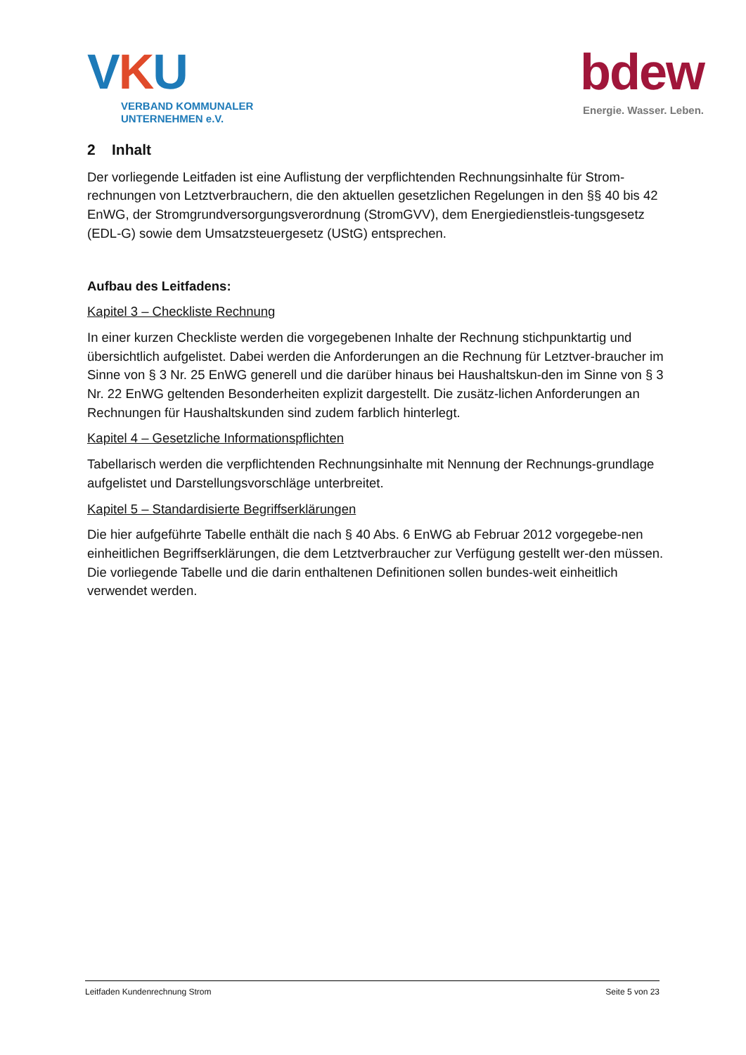VKU
VERBAND KOMMUNALER
UNTERNEHMEN e.V.
bdew
Energie. Wasser. Leben.
2 Inhalt
Der vorliegende Leitfaden ist eine Auflistung der verpflichtenden Rechnungsinhalte für Strom-rechnungen von Letztverbrauchern, die den aktuellen gesetzlichen Regelungen in den §§ 40 bis 42 EnWG, der Stromgrundversorgungsverordnung (StromGVV), dem Energiedienstleis-tungsgesetz (EDL-G) sowie dem Umsatzsteuergesetz (UStG) entsprechen.
Aufbau des Leitfadens:
Kapitel 3 – Checkliste Rechnung
In einer kurzen Checkliste werden die vorgegebenen Inhalte der Rechnung stichpunktartig und übersichtlich aufgelistet. Dabei werden die Anforderungen an die Rechnung für Letztver-braucher im Sinne von § 3 Nr. 25 EnWG generell und die darüber hinaus bei Haushaltskun-den im Sinne von § 3 Nr. 22 EnWG geltenden Besonderheiten explizit dargestellt. Die zusätz-lichen Anforderungen an Rechnungen für Haushaltskunden sind zudem farblich hinterlegt.
Kapitel 4 – Gesetzliche Informationspflichten
Tabellarisch werden die verpflichtenden Rechnungsinhalte mit Nennung der Rechnungs-grundlage aufgelistet und Darstellungsvorschläge unterbreitet.
Kapitel 5 – Standardisierte Begriffserklärungen
Die hier aufgeführte Tabelle enthält die nach § 40 Abs. 6 EnWG ab Februar 2012 vorgegebe-nen einheitlichen Begriffserklärungen, die dem Letztverbraucher zur Verfügung gestellt wer-den müssen. Die vorliegende Tabelle und die darin enthaltenen Definitionen sollen bundes-weit einheitlich verwendet werden.
Leitfaden Kundenrechnung Strom Seite 5 von 23